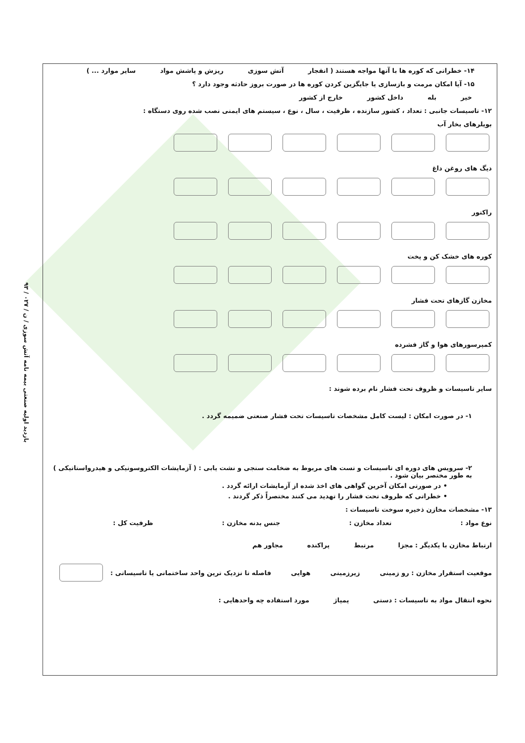۹۳ / بازدید اولیه صنعتی بیمه نامه آتش سوزی / ن / ۰۲۷
۱۴- خطراتی که کوره ها با آنها مواجه هستند ( انفجار آتش سوزی ریزش و پاشش مواد سایر موارد ... )
۱۵- آیا امکان مرمت و بازسازی یا جایگزین کردن کوره ها در صورت بروز حادثه وجود دارد ؟
خیر بله داخل کشور خارج از کشور
۱۲- تاسیسات جانبی : تعداد ، کشور سازنده ، ظرفیت ، سال ، نوع ، سیستم های ایمنی نصب شده روی دستگاه :
بویلرهای بخار آب
دیگ های روغن داغ
راکتور
کوره های خشک کن و پخت
مخازن گازهای تحت فشار
کمپرسورهای هوا و گاز فشرده
سایر تاسیسات و ظروف تحت فشار نام برده شوند :
۱- در صورت امکان : لیست کامل مشخصات تاسیسات تحت فشار صنعتی ضمیمه گردد .
۲- سرویس های دوره ای تاسیسات و تست های مربوط به ضخامت سنجی و نشت یابی : ( آزمایشات الکتروسونیکی و هیدرواستاتیکی ) به طور مختصر بیان شود .
• در صورتی امکان آخرین گواهی های اخذ شده از آزمایشات ارائه گردد .
• خطراتی که ظروف تحت فشار را تهدید می کنند مختصراً ذکر گردند .
۱۳- مشخصات مخازن ذخیره سوخت تاسیسات :
نوع مواد : تعداد مخازن : جنس بدنه مخازن : ظرفیت کل :
ارتباط مخازن با یکدیگر : مجزا مرتبط پراکنده مجاور هم
موقعیت استقرار مخازن : رو زمینی زیرزمینی هوایی فاصله تا نزدیک ترین واحد ساختمانی یا تاسیساتی :
نحوه انتقال مواد به تاسیسات : دستی پمپاژ مورد استفاده چه واحدهایی :